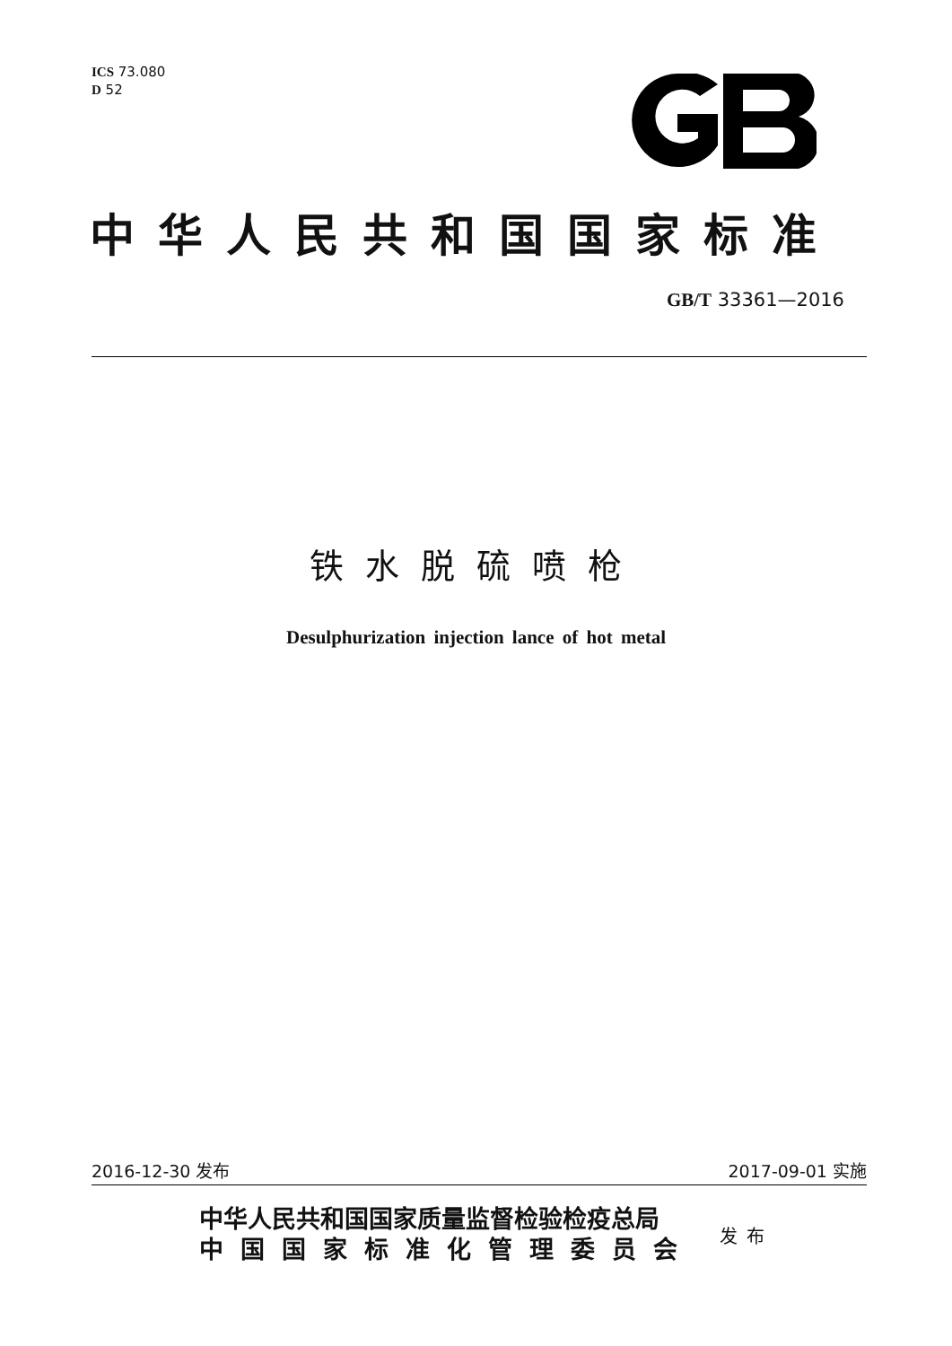ICS 73.080
D 52
中华人民共和国国家标准
GB/T 33361—2016
铁水脱硫喷枪
Desulphurization injection lance of hot metal
2016-12-30 发布 2017-09-01 实施
中华人民共和国国家质量监督检验检疫总局
中国国家标准化管理委员会
发布